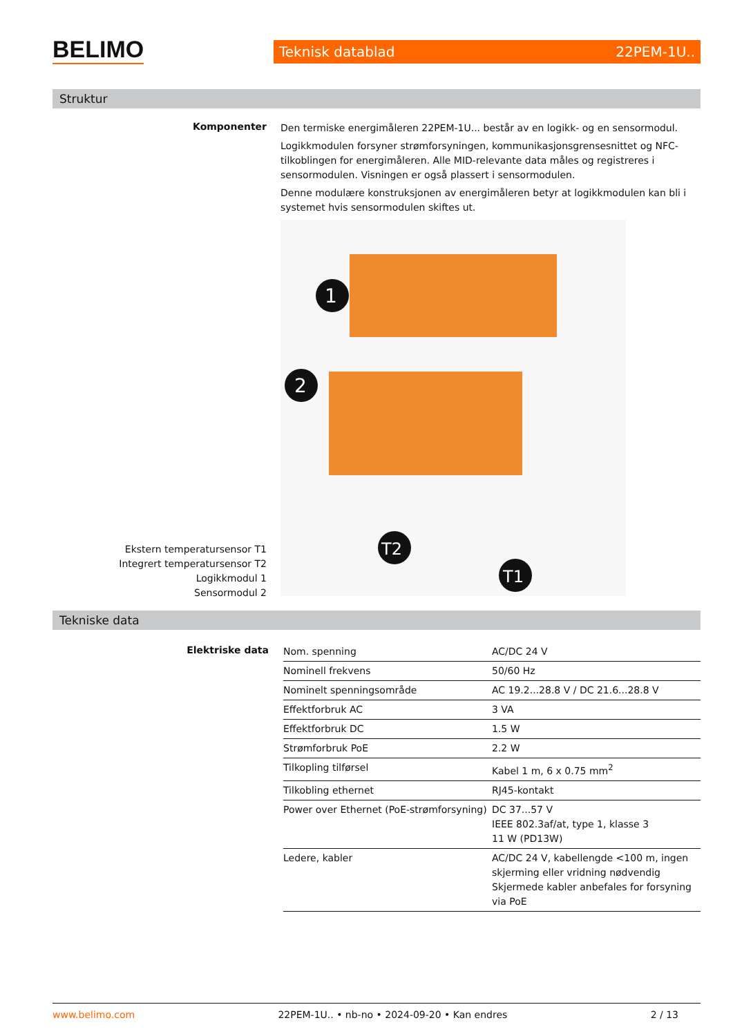BELIMO Teknisk datablad 22PEM-1U..
Struktur
Komponenter
Den termiske energimåleren 22PEM-1U... består av en logikk- og en sensormodul.
Logikkmodulen forsyner strømforsyningen, kommunikasjonsgrensesnittet og NFC-tilkoblingen for energimåleren. Alle MID-relevante data måles og registreres i sensormodulen. Visningen er også plassert i sensormodulen.
Denne modulære konstruksjonen av energimåleren betyr at logikkmodulen kan bli i systemet hvis sensormodulen skiftes ut.
1
2
T2
T1
Ekstern temperatursensor T1
Integrert temperatursensor T2
Logikkmodul 1
Sensormodul 2
Tekniske data
Elektriske data
| Nom. spenning | AC/DC 24 V |
| Nominell frekvens | 50/60 Hz |
| Nominelt spenningsområde | AC 19.2...28.8 V / DC 21.6...28.8 V |
| Effektforbruk AC | 3 VA |
| Effektforbruk DC | 1.5 W |
| Strømforbruk PoE | 2.2 W |
| Tilkopling tilførsel | Kabel 1 m, 6 x 0.75 mm<sup>2</sup> |
| Tilkobling ethernet | RJ45-kontakt |
| Power over Ethernet (PoE-strømforsyning) | DC 37...57 V IEEE 802.3af/at, type 1, klasse 3 11 W (PD13W) |
| Ledere, kabler | AC/DC 24 V, kabellengde <100 m, ingen skjerming eller vridning nødvendig Skjermede kabler anbefales for forsyning via PoE |
www.belimo.com 22PEM-1U.. • nb-no • 2024-09-20 • Kan endres 2 / 13